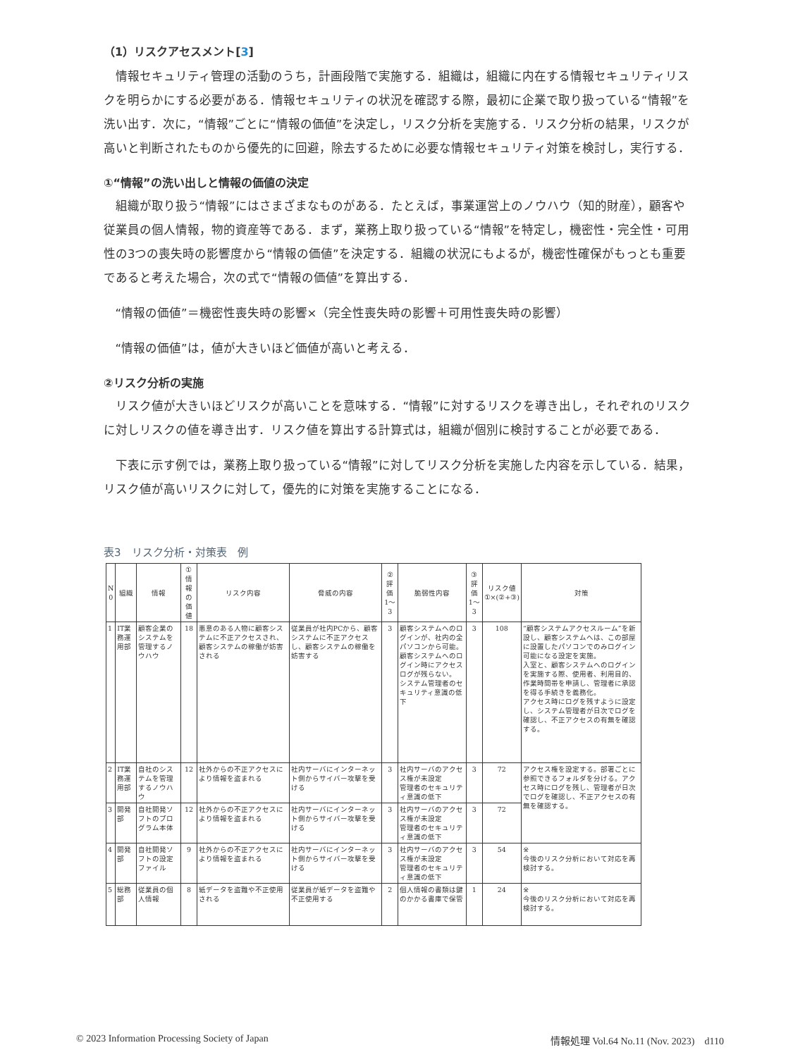（1）リスクアセスメント[3]
情報セキュリティ管理の活動のうち，計画段階で実施する．組織は，組織に内在する情報セキュリティリスクを明らかにする必要がある．情報セキュリティの状況を確認する際，最初に企業で取り扱っている“情報”を洗い出す．次に，“情報”ごとに“情報の価値”を決定し，リスク分析を実施する．リスク分析の結果，リスクが高いと判断されたものから優先的に回避，除去するために必要な情報セキュリティ対策を検討し，実行する．
①“情報”の洗い出しと情報の価値の決定
組織が取り扱う“情報”にはさまざまなものがある．たとえば，事業運営上のノウハウ（知的財産），顧客や従業員の個人情報，物的資産等である．まず，業務上取り扱っている“情報”を特定し，機密性・完全性・可用性の3つの喪失時の影響度から“情報の価値”を決定する．組織の状況にもよるが，機密性確保がもっとも重要であると考えた場合，次の式で“情報の価値”を算出する．
“情報の価値”＝機密性喪失時の影響×（完全性喪失時の影響＋可用性喪失時の影響）
“情報の価値”は，値が大きいほど価値が高いと考える．
②リスク分析の実施
リスク値が大きいほどリスクが高いことを意味する．“情報”に対するリスクを導き出し，それぞれのリスクに対しリスクの値を導き出す．リスク値を算出する計算式は，組織が個別に検討することが必要である．
下表に示す例では，業務上取り扱っている“情報”に対してリスク分析を実施した内容を示している．結果，リスク値が高いリスクに対して，優先的に対策を実施することになる．
表3　リスク分析・対策表　例
| N 0 | 組織 | 情報 | ① 情報の 価値 | リスク内容 | 脅威の内容 | ② 評価 1〜3 | 脆弱性内容 | ③ 評価 1〜3 | リスク値 ①×(②+③) | 対策 |
| --- | --- | --- | --- | --- | --- | --- | --- | --- | --- | --- |
| 1 | IT業務運用部 | 顧客企業のシステムを管理するノウハウ | 18 | 悪意のある人物に顧客システムに不正アクセスされ、顧客システムの稼働が妨害される | 従業員が社内PCから、顧客システムに不正アクセスし、顧客システムの稼働を妨害する | 3 | 顧客システムへのログインが、社内の全パソコンから可能。 顧客システムへのログイン時にアクセスログが残らない。 システム管理者のセキュリティ意識の低下 | 3 | 108 | “顧客システムアクセスルーム”を新設し、顧客システムへは、この部屋に設置したパソコンでのみログイン可能になる設定を実施。 入室と、顧客システムへのログインを実施する際、使用者、利用目的、作業時間帯を申請し、管理者に承認を得る手続きを義務化。 アクセス時にログを残すように設定し、システム管理者が日次でログを確認し、不正アクセスの有無を確認する。 |
| 2 | IT業務運用部 | 自社のシステムを管理するノウハウ | 12 | 社外からの不正アクセスにより情報を盗まれる | 社内サーバにインターネット側からサイバー攻撃を受ける | 3 | 社内サーバのアクセス権が未設定 管理者のセキュリティ意識の低下 | 3 | 72 | アクセス権を設定する。部署ごとに参照できるフォルダを分ける。アクセス時にログを残し、管理者が日次でログを確認し、不正アクセスの有無を確認する。 |
| 3 | 開発部 | 自社開発ソフトのプログラム本体 | 12 | 社外からの不正アクセスにより情報を盗まれる | 社内サーバにインターネット側からサイバー攻撃を受ける | 3 | 社内サーバのアクセス権が未設定 管理者のセキュリティ意識の低下 | 3 | 72 | |
| 4 | 開発部 | 自社開発ソフトの設定ファイル | 9 | 社外からの不正アクセスにより情報を盗まれる | 社内サーバにインターネット側からサイバー攻撃を受ける | 3 | 社内サーバのアクセス権が未設定 管理者のセキュリティ意識の低下 | 3 | 54 | ※ 今後のリスク分析において対応を再検討する。 |
| 5 | 総務部 | 従業員の個人情報 | 8 | 紙データを盗難や不正使用される | 従業員が紙データを盗難や不正使用する | 2 | 個人情報の書類は鍵のかかる書庫で保管 | 1 | 24 | ※ 今後のリスク分析において対応を再検討する。 |
© 2023 Information Processing Society of Japan 情報処理 Vol.64 No.11 (Nov. 2023)　d110